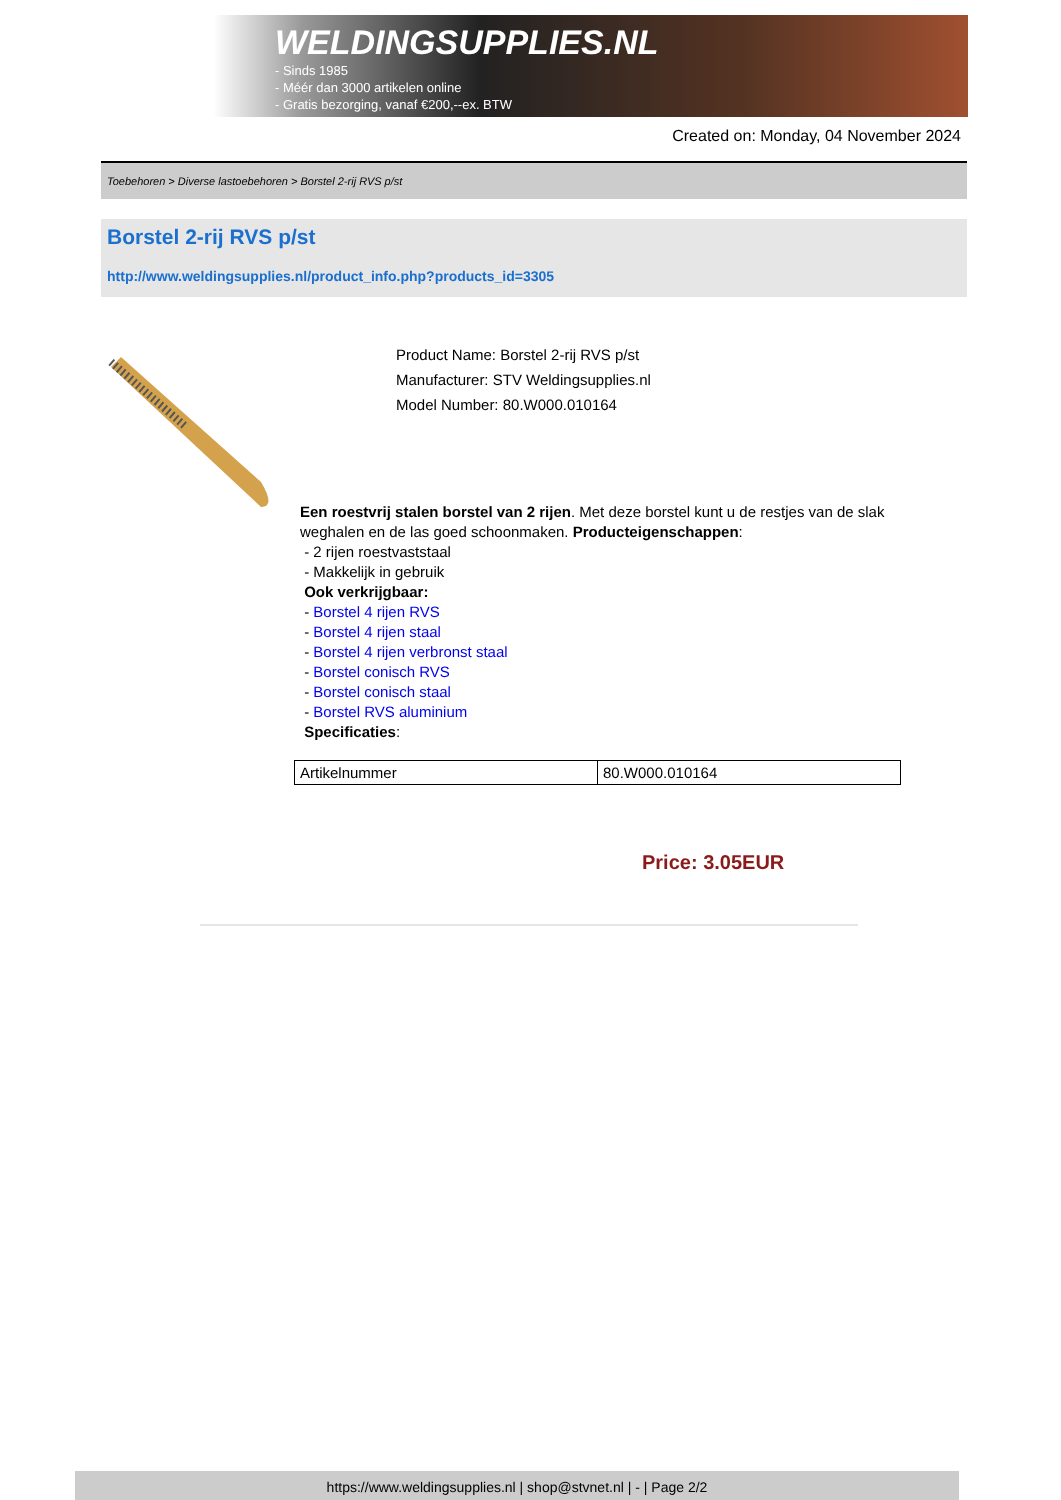WELDINGSUPPLIES.NL
- Sinds 1985
- Méér dan 3000 artikelen online
- Gratis bezorging, vanaf €200,--ex. BTW
Created on: Monday, 04 November 2024
Toebehoren > Diverse lastoebehoren > Borstel 2-rij RVS p/st
Borstel 2-rij RVS p/st
http://www.weldingsupplies.nl/product_info.php?products_id=3305
Product Name: Borstel 2-rij RVS p/st
Manufacturer: STV Weldingsupplies.nl
Model Number: 80.W000.010164
Een roestvrij stalen borstel van 2 rijen. Met deze borstel kunt u de restjes van de slak weghalen en de las goed schoonmaken. Producteigenschappen:
- 2 rijen roestvaststaal
- Makkelijk in gebruik
Ook verkrijgbaar:
- Borstel 4 rijen RVS
- Borstel 4 rijen staal
- Borstel 4 rijen verbronst staal
- Borstel conisch RVS
- Borstel conisch staal
- Borstel RVS aluminium
Specificaties:
| Artikelnummer | 80.W000.010164 |
Price: 3.05EUR
https://www.weldingsupplies.nl | shop@stvnet.nl | - | Page 2/2